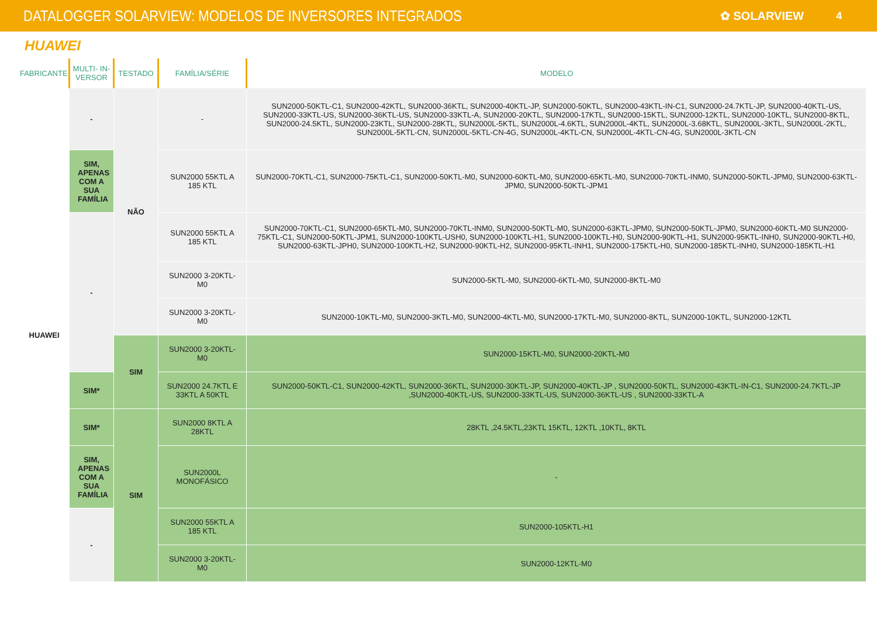DATALOGGER SOLARVIEW: MODELOS DE INVERSORES INTEGRADOS
✿ SOLARVIEW 4
HUAWEI
| FABRICANTE | MULTI- IN-VERSOR | TESTADO | FAMÍLIA/SÉRIE | MODELO |
| --- | --- | --- | --- | --- |
| HUAWEI | - | NÃO | - | SUN2000-50KTL-C1, SUN2000-42KTL, SUN2000-36KTL, SUN2000-40KTL-JP, SUN2000-50KTL, SUN2000-43KTL-IN-C1, SUN2000-24.7KTL-JP, SUN2000-40KTL-US, SUN2000-33KTL-US, SUN2000-36KTL-US, SUN2000-33KTL-A, SUN2000-20KTL, SUN2000-17KTL, SUN2000-15KTL, SUN2000-12KTL, SUN2000-10KTL, SUN2000-8KTL, SUN2000-24.5KTL, SUN2000-23KTL, SUN2000-28KTL, SUN2000L-5KTL, SUN2000L-4.6KTL, SUN2000L-4KTL, SUN2000L-3.68KTL, SUN2000L-3KTL, SUN2000L-2KTL, SUN2000L-5KTL-CN, SUN2000L-5KTL-CN-4G, SUN2000L-4KTL-CN, SUN2000L-4KTL-CN-4G, SUN2000L-3KTL-CN |
| | SIM, APENAS COM A SUA FAMÍLIA | | SUN2000 55KTL A 185 KTL | SUN2000-70KTL-C1, SUN2000-75KTL-C1, SUN2000-50KTL-M0, SUN2000-60KTL-M0, SUN2000-65KTL-M0, SUN2000-70KTL-INM0, SUN2000-50KTL-JPM0, SUN2000-63KTL-JPM0, SUN2000-50KTL-JPM1 |
| | - | | SUN2000 55KTL A 185 KTL | SUN2000-70KTL-C1, SUN2000-65KTL-M0, SUN2000-70KTL-INM0, SUN2000-50KTL-M0, SUN2000-63KTL-JPM0, SUN2000-50KTL-JPM0, SUN2000-60KTL-M0 SUN2000-75KTL-C1, SUN2000-50KTL-JPM1, SUN2000-100KTL-USH0, SUN2000-100KTL-H1, SUN2000-100KTL-H0, SUN2000-90KTL-H1, SUN2000-95KTL-INH0, SUN2000-90KTL-H0, SUN2000-63KTL-JPH0, SUN2000-100KTL-H2, SUN2000-90KTL-H2, SUN2000-95KTL-INH1, SUN2000-175KTL-H0, SUN2000-185KTL-INH0, SUN2000-185KTL-H1 |
| | | | SUN2000 3-20KTL-M0 | SUN2000-5KTL-M0, SUN2000-6KTL-M0, SUN2000-8KTL-M0 |
| | | | SUN2000 3-20KTL-M0 | SUN2000-10KTL-M0, SUN2000-3KTL-M0, SUN2000-4KTL-M0, SUN2000-17KTL-M0, SUN2000-8KTL, SUN2000-10KTL, SUN2000-12KTL |
| | | SIM | SUN2000 3-20KTL-M0 | SUN2000-15KTL-M0, SUN2000-20KTL-M0 |
| | SIM* | | SUN2000 24.7KTL E 33KTL A 50KTL | SUN2000-50KTL-C1, SUN2000-42KTL, SUN2000-36KTL, SUN2000-30KTL-JP, SUN2000-40KTL-JP , SUN2000-50KTL, SUN2000-43KTL-IN-C1, SUN2000-24.7KTL-JP ,SUN2000-40KTL-US, SUN2000-33KTL-US, SUN2000-36KTL-US , SUN2000-33KTL-A |
| | SIM* | SIM | SUN2000 8KTL A 28KTL | 28KTL ,24.5KTL,23KTL 15KTL, 12KTL ,10KTL, 8KTL |
| | SIM, APENAS COM A SUA FAMÍLIA | | SUN2000L MONOFÁSICO | - |
| | - | | SUN2000 55KTL A 185 KTL | SUN2000-105KTL-H1 |
| | | | SUN2000 3-20KTL-M0 | SUN2000-12KTL-M0 |